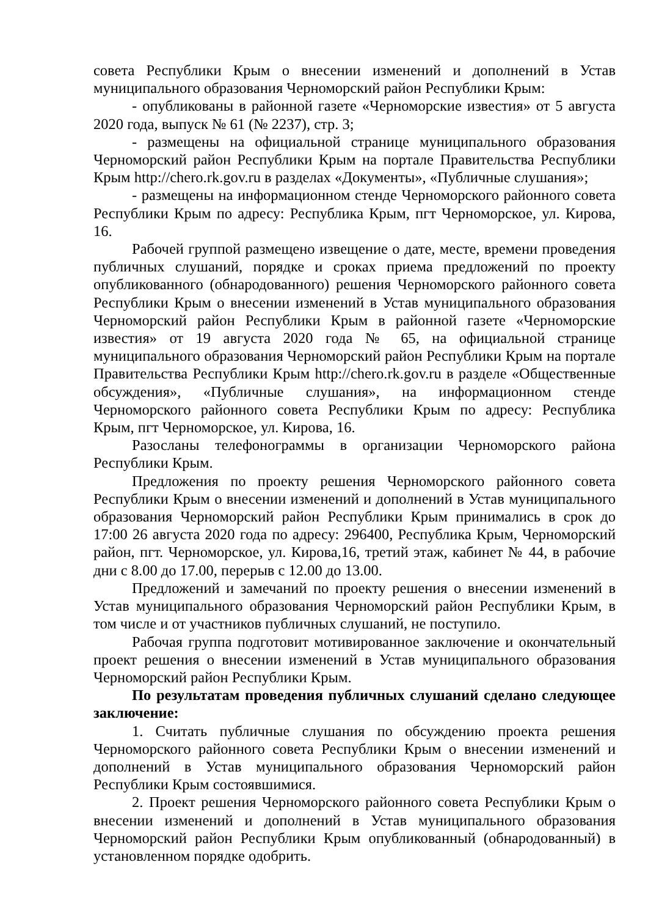совета Республики Крым о внесении изменений и дополнений в Устав муниципального образования Черноморский район Республики Крым:
- опубликованы в районной газете «Черноморские известия» от 5 августа 2020 года, выпуск № 61 (№ 2237), стр. 3;
- размещены на официальной странице муниципального образования Черноморский район Республики Крым на портале Правительства Республики Крым http://chero.rk.gov.ru в разделах «Документы», «Публичные слушания»;
- размещены на информационном стенде Черноморского районного совета Республики Крым по адресу: Республика Крым, пгт Черноморское, ул. Кирова, 16.
Рабочей группой размещено извещение о дате, месте, времени проведения публичных слушаний, порядке и сроках приема предложений по проекту опубликованного (обнародованного) решения Черноморского районного совета Республики Крым о внесении изменений в Устав муниципального образования Черноморский район Республики Крым в районной газете «Черноморские известия» от 19 августа 2020 года № 65, на официальной странице муниципального образования Черноморский район Республики Крым на портале Правительства Республики Крым http://chero.rk.gov.ru в разделе «Общественные обсуждения», «Публичные слушания», на информационном стенде Черноморского районного совета Республики Крым по адресу: Республика Крым, пгт Черноморское, ул. Кирова, 16.
Разосланы телефонограммы в организации Черноморского района Республики Крым.
Предложения по проекту решения Черноморского районного совета Республики Крым о внесении изменений и дополнений в Устав муниципального образования Черноморский район Республики Крым принимались в срок до 17:00 26 августа 2020 года по адресу: 296400, Республика Крым, Черноморский район, пгт. Черноморское, ул. Кирова,16, третий этаж, кабинет № 44, в рабочие дни с 8.00 до 17.00, перерыв с 12.00 до 13.00.
Предложений и замечаний по проекту решения о внесении изменений в Устав муниципального образования Черноморский район Республики Крым, в том числе и от участников публичных слушаний, не поступило.
Рабочая группа подготовит мотивированное заключение и окончательный проект решения о внесении изменений в Устав муниципального образования Черноморский район Республики Крым.
По результатам проведения публичных слушаний сделано следующее заключение:
1. Считать публичные слушания по обсуждению проекта решения Черноморского районного совета Республики Крым о внесении изменений и дополнений в Устав муниципального образования Черноморский район Республики Крым состоявшимися.
2. Проект решения Черноморского районного совета Республики Крым о внесении изменений и дополнений в Устав муниципального образования Черноморский район Республики Крым опубликованный (обнародованный) в установленном порядке одобрить.